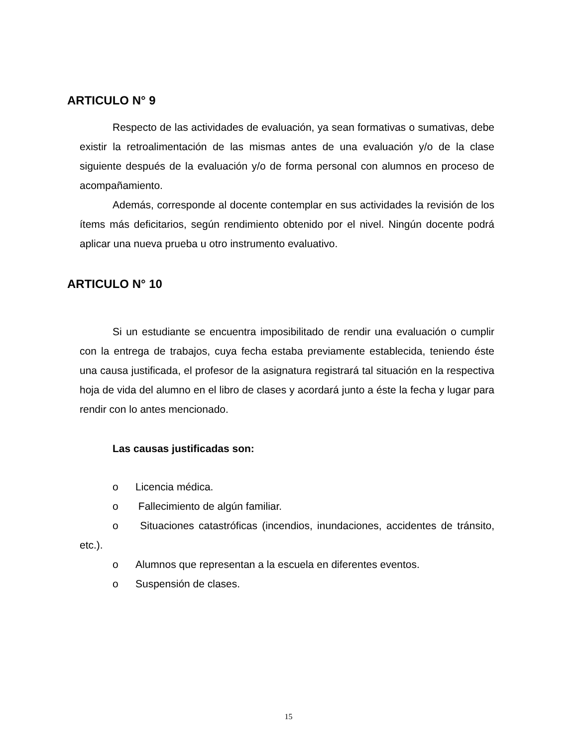ARTICULO N° 9
Respecto de las actividades de evaluación, ya sean formativas o sumativas, debe existir la retroalimentación de las mismas antes de una evaluación y/o de la clase siguiente después de la evaluación y/o de forma personal con alumnos en proceso de acompañamiento.
Además, corresponde al docente contemplar en sus actividades la revisión de los ítems más deficitarios, según rendimiento obtenido por el nivel. Ningún docente podrá aplicar una nueva prueba u otro instrumento evaluativo.
ARTICULO N° 10
Si un estudiante se encuentra imposibilitado de rendir una evaluación o cumplir con la entrega de trabajos, cuya fecha estaba previamente establecida, teniendo éste una causa justificada, el profesor de la asignatura registrará tal situación en la respectiva hoja de vida del alumno en el libro de clases y acordará junto a éste la fecha y lugar para rendir con lo antes mencionado.
Las causas justificadas son:
o Licencia médica.
o Fallecimiento de algún familiar.
o Situaciones catastróficas (incendios, inundaciones, accidentes de tránsito, etc.).
o Alumnos que representan a la escuela en diferentes eventos.
o Suspensión de clases.
15